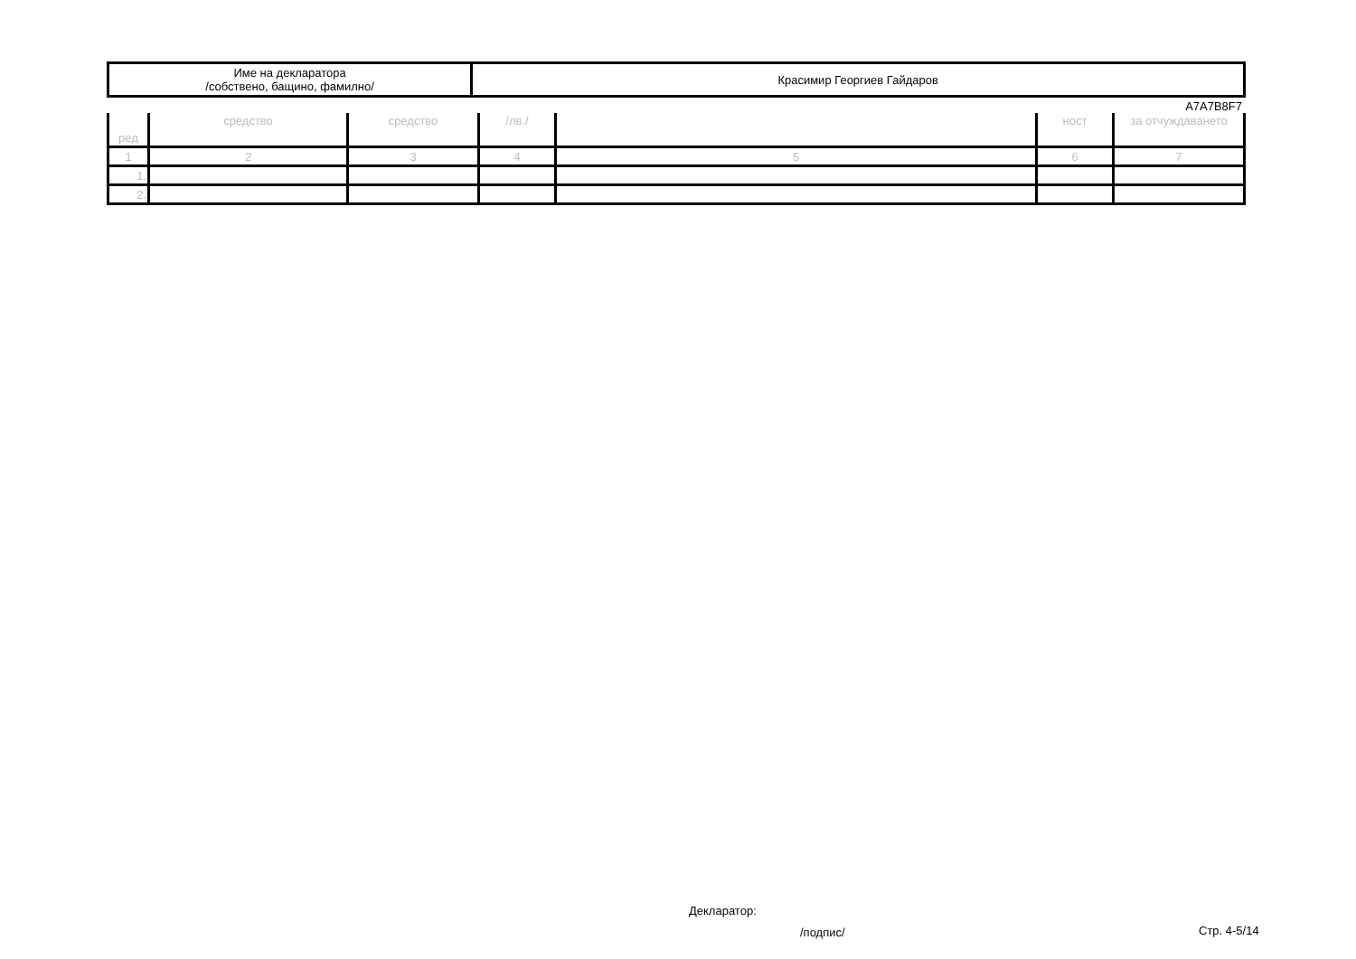| Име на декларатора /собствено, бащино, фамилно/ | Красимир Георгиев Гайдаров |
A7A7B8F7
| ред | средство | средство | /лв./ | | ност | за отчуждаването |
| --- | --- | --- | --- | --- | --- | --- |
| 1 | 2 | 3 | 4 | 5 | 6 | 7 |
| 1. | | | | | | |
| 2. | | | | | | |
Декларатор:
/подпис/ Стр. 4-5/14